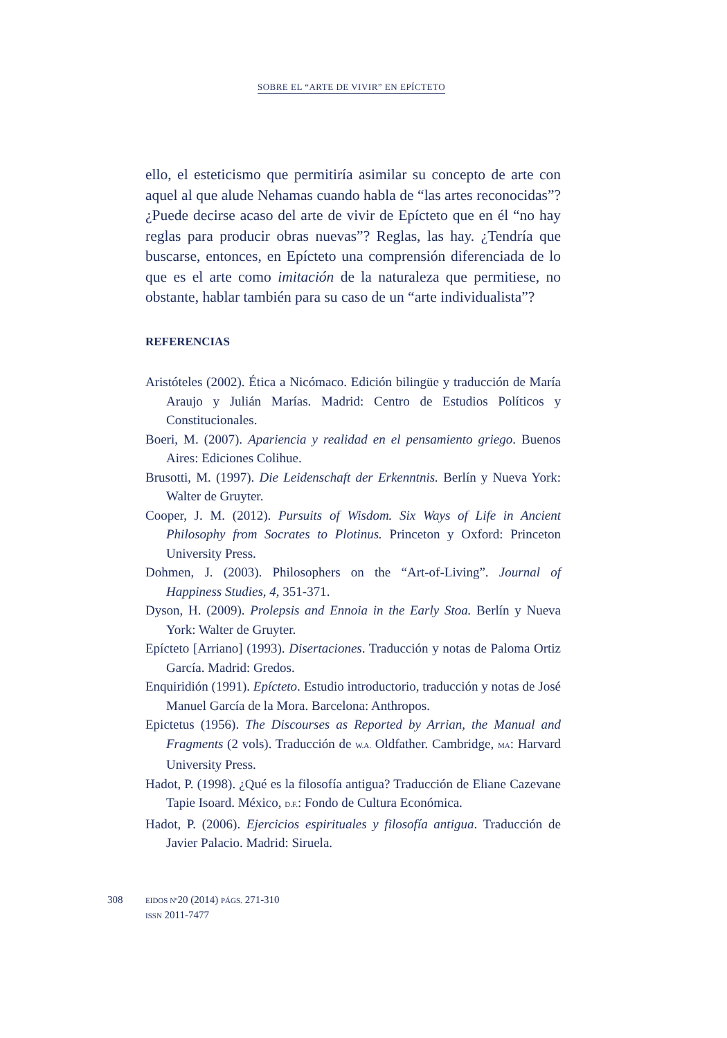SOBRE EL “ARTE DE VIVIR” EN EPÍCTETO
ello, el esteticismo que permitiría asimilar su concepto de arte con aquel al que alude Nehamas cuando habla de “las artes reconocidas”? ¿Puede decirse acaso del arte de vivir de Epícteto que en él “no hay reglas para producir obras nuevas”? Reglas, las hay. ¿Tendría que buscarse, entonces, en Epícteto una comprensión diferenciada de lo que es el arte como imitación de la naturaleza que permitiese, no obstante, hablar también para su caso de un “arte individualista”?
REFERENCIAS
Aristóteles (2002). Ética a Nicómaco. Edición bilingüe y traducción de María Araujo y Julián Marías. Madrid: Centro de Estudios Políticos y Constitucionales.
Boeri, M. (2007). Apariencia y realidad en el pensamiento griego. Buenos Aires: Ediciones Colihue.
Brusotti, M. (1997). Die Leidenschaft der Erkenntnis. Berlín y Nueva York: Walter de Gruyter.
Cooper, J. M. (2012). Pursuits of Wisdom. Six Ways of Life in Ancient Philosophy from Socrates to Plotinus. Princeton y Oxford: Princeton University Press.
Dohmen, J. (2003). Philosophers on the “Art-of-Living”. Journal of Happiness Studies, 4, 351-371.
Dyson, H. (2009). Prolepsis and Ennoia in the Early Stoa. Berlín y Nueva York: Walter de Gruyter.
Epícteto [Arriano] (1993). Disertaciones. Traducción y notas de Paloma Ortiz García. Madrid: Gredos.
Enquiridión (1991). Epícteto. Estudio introductorio, traducción y notas de José Manuel García de la Mora. Barcelona: Anthropos.
Epictetus (1956). The Discourses as Reported by Arrian, the Manual and Fragments (2 vols). Traducción de W.A. Oldfather. Cambridge, MA: Harvard University Press.
Hadot, P. (1998). ¿Qué es la filosofía antigua? Traducción de Eliane Cazevane Tapie Isoard. México, D.F.: Fondo de Cultura Económica.
Hadot, P. (2006). Ejercicios espirituales y filosofía antigua. Traducción de Javier Palacio. Madrid: Siruela.
308 EIDOS Nº20 (2014) PÁGS. 271-310
ISSN 2011-7477